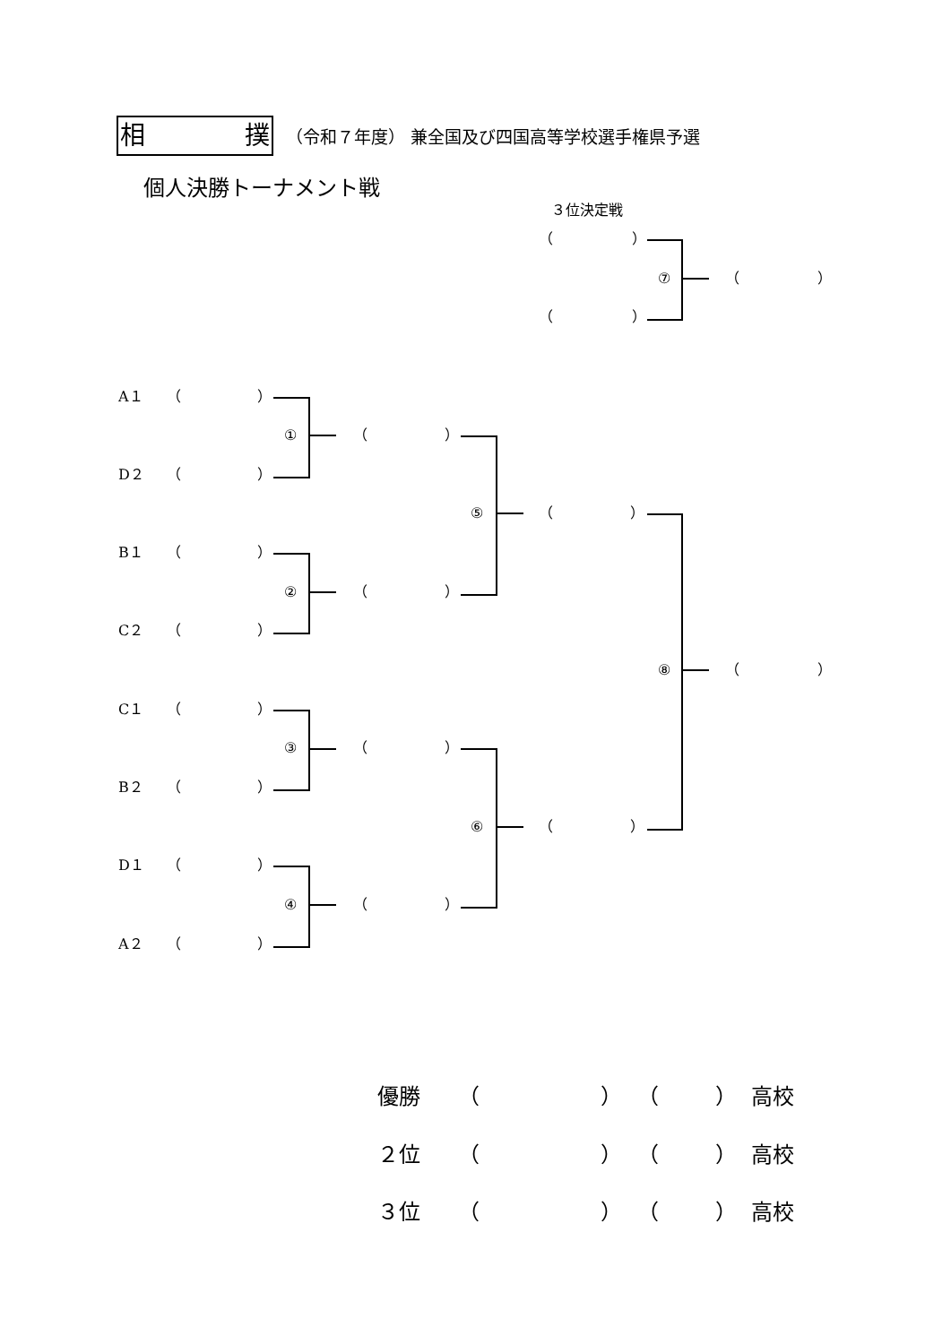相 撲 （令和７年度） 兼全国及び四国高等学校選手権県予選
個人決勝トーナメント戦
３位決定戦
（ ）
⑦ （ ）
（ ）
A１ （ ）
① （ ）
D２ （ ）
⑤ （ ）
B１ （ ）
② （ ）
C２ （ ）
⑧ （ ）
C１ （ ）
③ （ ）
B２ （ ）
⑥ （ ）
D１ （ ）
④ （ ）
A２ （ ）
優勝 （ ） （ ） 高校
２位 （ ） （ ） 高校
３位 （ ） （ ） 高校